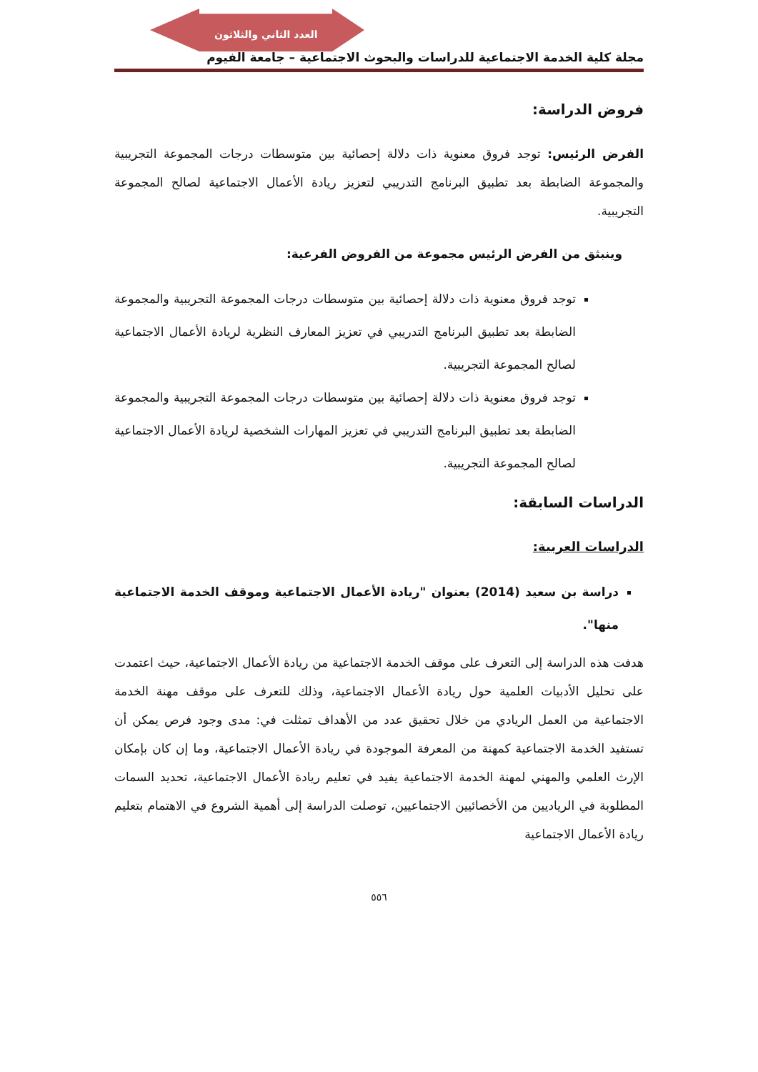العدد الثاني والثلاثون
مجلة كلية الخدمة الاجتماعية للدراسات والبحوث الاجتماعية – جامعة الفيوم
فروض الدراسة:
الفرض الرئيس: توجد فروق معنوية ذات دلالة إحصائية بين متوسطات درجات المجموعة التجريبية والمجموعة الضابطة بعد تطبيق البرنامج التدريبي لتعزيز ريادة الأعمال الاجتماعية لصالح المجموعة التجريبية.
وينبثق من الفرض الرئيس مجموعة من الفروض الفرعية:
توجد فروق معنوية ذات دلالة إحصائية بين متوسطات درجات المجموعة التجريبية والمجموعة الضابطة بعد تطبيق البرنامج التدريبي في تعزيز المعارف النظرية لريادة الأعمال الاجتماعية لصالح المجموعة التجريبية.
توجد فروق معنوية ذات دلالة إحصائية بين متوسطات درجات المجموعة التجريبية والمجموعة الضابطة بعد تطبيق البرنامج التدريبي في تعزيز المهارات الشخصية لريادة الأعمال الاجتماعية لصالح المجموعة التجريبية.
الدراسات السابقة:
الدراسات العربية:
دراسة بن سعيد (2014) بعنوان "ريادة الأعمال الاجتماعية وموقف الخدمة الاجتماعية منها".
هدفت هذه الدراسة إلى التعرف على موقف الخدمة الاجتماعية من ريادة الأعمال الاجتماعية، حيث اعتمدت على تحليل الأدبيات العلمية حول ريادة الأعمال الاجتماعية، وذلك للتعرف على موقف مهنة الخدمة الاجتماعية من العمل الريادي من خلال تحقيق عدد من الأهداف تمثلت في: مدى وجود فرص يمكن أن تستفيد الخدمة الاجتماعية كمهنة من المعرفة الموجودة في ريادة الأعمال الاجتماعية، وما إن كان بإمكان الإرث العلمي والمهني لمهنة الخدمة الاجتماعية يفيد في تعليم ريادة الأعمال الاجتماعية، تحديد السمات المطلوبة في الرياديين من الأخصائيين الاجتماعيين، توصلت الدراسة إلى أهمية الشروع في الاهتمام بتعليم ريادة الأعمال الاجتماعية
٥٥٦